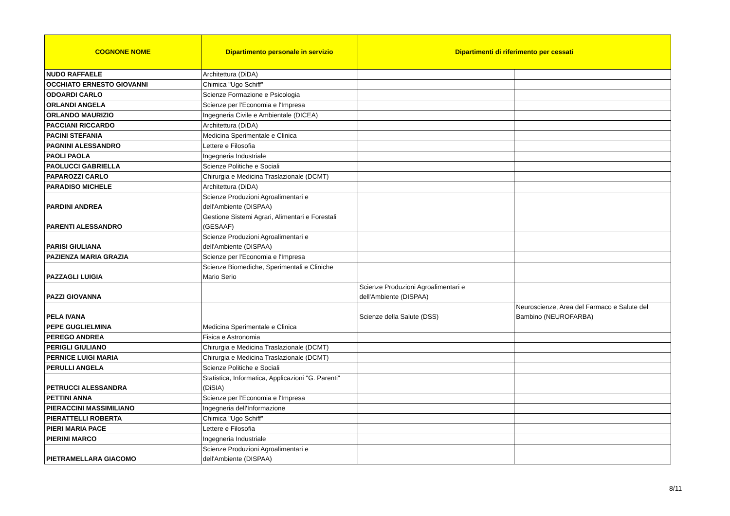| COGNONE NOME | Dipartimento personale in servizio | Dipartimenti di riferimento per cessati | |
| --- | --- | --- | --- |
| NUDO RAFFAELE | Architettura (DiDA) | | |
| OCCHIATO ERNESTO GIOVANNI | Chimica "Ugo Schiff" | | |
| ODOARDI CARLO | Scienze Formazione e Psicologia | | |
| ORLANDI ANGELA | Scienze per l'Economia e l'Impresa | | |
| ORLANDO MAURIZIO | Ingegneria Civile e Ambientale (DICEA) | | |
| PACCIANI RICCARDO | Architettura (DiDA) | | |
| PACINI STEFANIA | Medicina Sperimentale e Clinica | | |
| PAGNINI ALESSANDRO | Lettere e Filosofia | | |
| PAOLI PAOLA | Ingegneria Industriale | | |
| PAOLUCCI GABRIELLA | Scienze Politiche e Sociali | | |
| PAPAROZZI CARLO | Chirurgia e Medicina Traslazionale (DCMT) | | |
| PARADISO MICHELE | Architettura (DiDA) | | |
| PARDINI ANDREA | Scienze Produzioni Agroalimentari e dell'Ambiente (DISPAA) | | |
| PARENTI ALESSANDRO | Gestione Sistemi Agrari, Alimentari e Forestali (GESAAF) | | |
| PARISI GIULIANA | Scienze Produzioni Agroalimentari e dell'Ambiente (DISPAA) | | |
| PAZIENZA MARIA GRAZIA | Scienze per l'Economia e l'Impresa | | |
| PAZZAGLI LUIGIA | Scienze Biomediche, Sperimentali e Cliniche Mario Serio | | |
| PAZZI GIOVANNA | | Scienze Produzioni Agroalimentari e dell'Ambiente (DISPAA) | |
| PELA IVANA | | Scienze della Salute (DSS) | Neuroscienze, Area del Farmaco e Salute del Bambino (NEUROFARBA) |
| PEPE GUGLIELMINA | Medicina Sperimentale e Clinica | | |
| PEREGO ANDREA | Fisica e Astronomia | | |
| PERIGLI GIULIANO | Chirurgia e Medicina Traslazionale (DCMT) | | |
| PERNICE LUIGI MARIA | Chirurgia e Medicina Traslazionale (DCMT) | | |
| PERULLI ANGELA | Scienze Politiche e Sociali | | |
| PETRUCCI ALESSANDRA | Statistica, Informatica, Applicazioni "G. Parenti" (DiSIA) | | |
| PETTINI ANNA | Scienze per l'Economia e l'Impresa | | |
| PIERACCINI MASSIMILIANO | Ingegneria dell'Informazione | | |
| PIERATTELLI ROBERTA | Chimica "Ugo Schiff" | | |
| PIERI MARIA PACE | Lettere e Filosofia | | |
| PIERINI MARCO | Ingegneria Industriale | | |
| PIETRAMELLARA GIACOMO | Scienze Produzioni Agroalimentari e dell'Ambiente (DISPAA) | | |
8/11